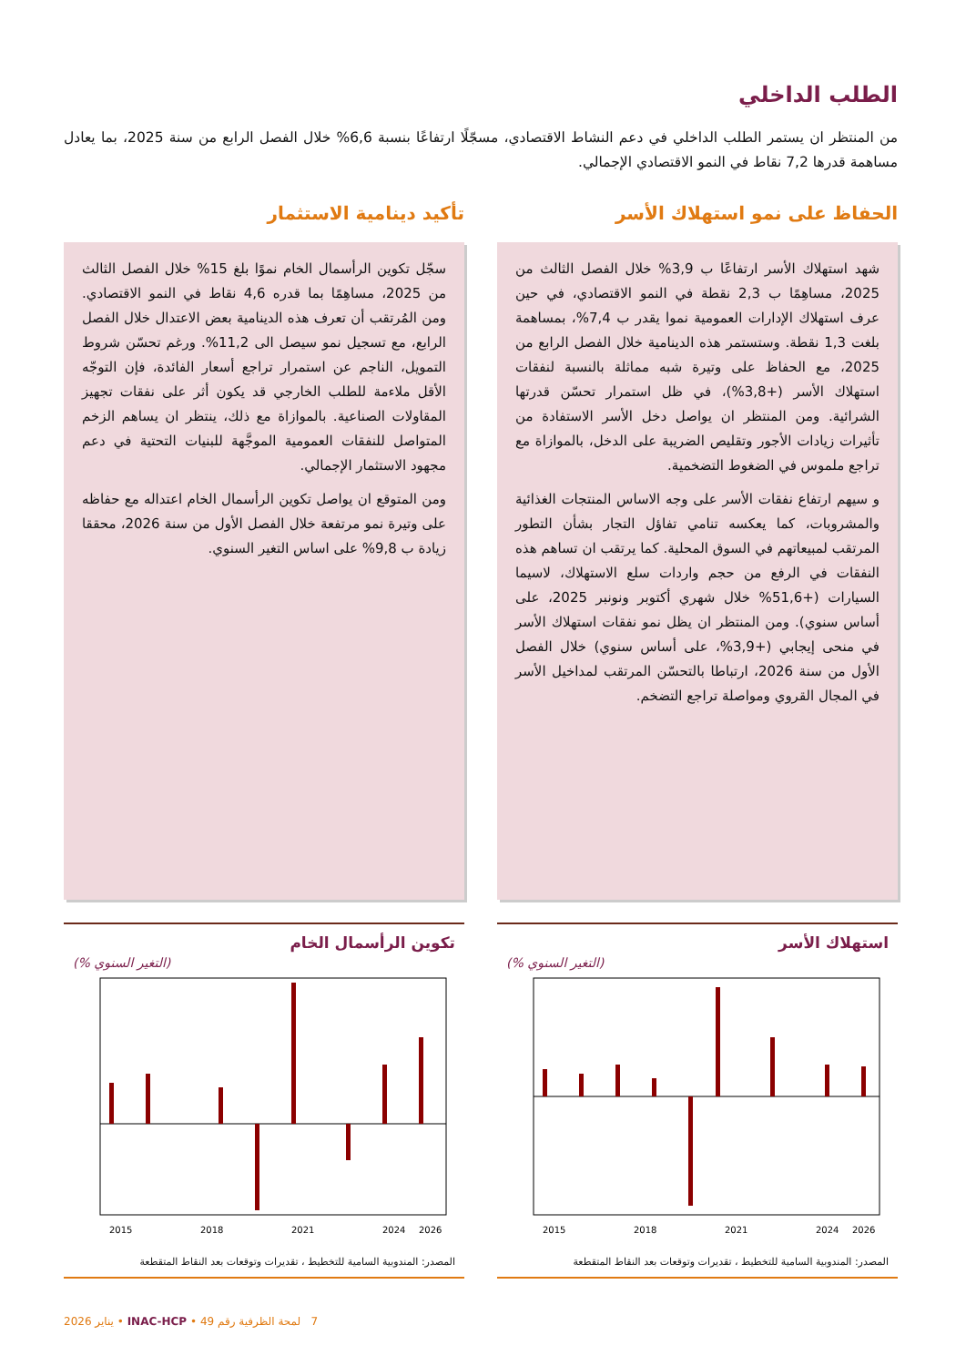الطلب الداخلي
من المنتظر ان يستمر الطلب الداخلي في دعم النشاط الاقتصادي، مسجّلًا ارتفاعًا بنسبة 6,6% خلال الفصل الرابع من سنة 2025، بما يعادل مساهمة قدرها 7,2 نقاط في النمو الاقتصادي الإجمالي.
الحفاظ على نمو استهلاك الأسر
شهد استهلاك الأسر ارتفاعًا ب 3,9% خلال الفصل الثالث من 2025، مساهِمًا ب 2,3 نقطة في النمو الاقتصادي، في حين عرف استهلاك الإدارات العمومية نموا يقدر ب 7,4%، بمساهمة بلغت 1,3 نقطة. وستستمر هذه الدينامية خلال الفصل الرابع من 2025، مع الحفاظ على وتيرة شبه مماثلة بالنسبة لنفقات استهلاك الأسر (+3,8%)، في ظل استمرار تحسّن قدرتها الشرائية. ومن المنتظر ان يواصل دخل الأسر الاستفادة من تأثيرات زيادات الأجور وتقليص الضريبة على الدخل، بالموازاة مع تراجع ملموس في الضغوط التضخمية.
و سيهم ارتفاع نفقات الأسر على وجه الاساس المنتجات الغذائية والمشروبات، كما يعكسه تنامي تفاؤل التجار بشأن التطور المرتقب لمبيعاتهم في السوق المحلية. كما يرتقب ان تساهم هذه النفقات في الرفع من حجم واردات سلع الاستهلاك، لاسيما السيارات (+51,6% خلال شهري أكتوبر ونونبر 2025، على أساس سنوي). ومن المنتظر ان يظل نمو نفقات استهلاك الأسر في منحى إيجابي (+3,9%، على أساس سنوي) خلال الفصل الأول من سنة 2026، ارتباطا بالتحسّن المرتقب لمداخيل الأسر في المجال القروي ومواصلة تراجع التضخم.
استهلاك الأسر
(التغير السنوي %)
2015
2018
2021
2024
2026
المصدر: المندوبية السامية للتخطيط ، تقديرات وتوقعات بعد النقاط المتقطعة
تأكيد دينامية الاستثمار
سجّل تكوين الرأسمال الخام نموًا بلغ 15% خلال الفصل الثالث من 2025، مساهِمًا بما قدره 4,6 نقاط في النمو الاقتصادي. ومن المُرتقب أن تعرف هذه الدينامية بعض الاعتدال خلال الفصل الرابع، مع تسجيل نمو سيصل الى 11,2%. ورغم تحسّن شروط التمويل، الناجم عن استمرار تراجع أسعار الفائدة، فإن التوجّه الأقل ملاءمة للطلب الخارجي قد يكون أثر على نفقات تجهيز المقاولات الصناعية. بالموازاة مع ذلك، ينتظر ان يساهم الزخم المتواصل للنفقات العمومية الموجَّهة للبنيات التحتية في دعم مجهود الاستثمار الإجمالي.
ومن المتوقع ان يواصل تكوين الرأسمال الخام اعتداله مع حفاظه على وتيرة نمو مرتفعة خلال الفصل الأول من سنة 2026، محققا زيادة ب 9,8% على اساس التغير السنوي.
تكوين الرأسمال الخام
(التغير السنوي %)
2015
2018
2021
2024
2026
المصدر: المندوبية السامية للتخطيط ، تقديرات وتوقعات بعد النقاط المتقطعة
7 لمحة الظرفية رقم 49 • INAC-HCP • يناير 2026